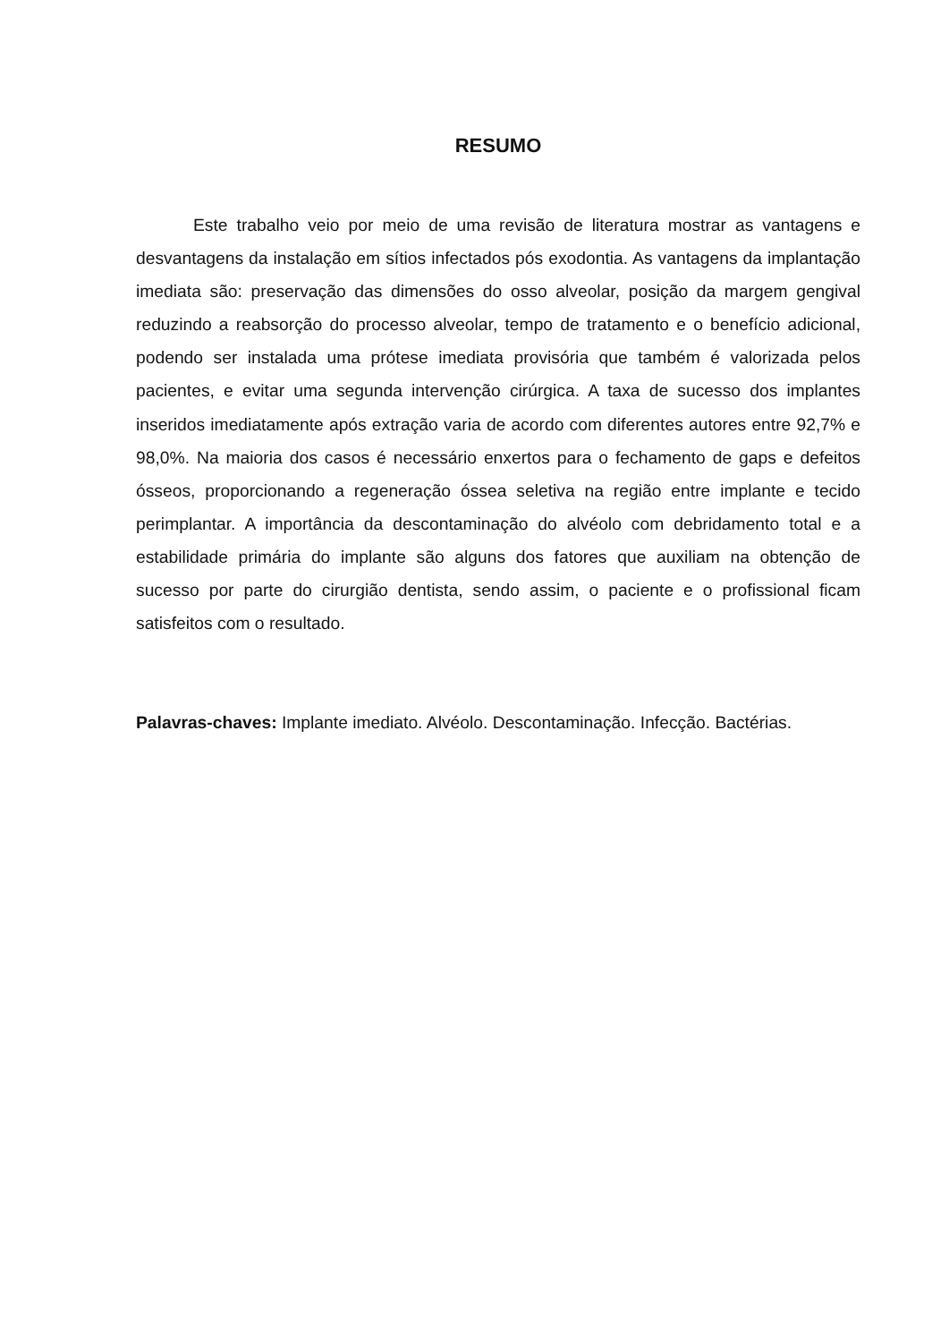RESUMO
Este trabalho veio por meio de uma revisão de literatura mostrar as vantagens e desvantagens da instalação em sítios infectados pós exodontia. As vantagens da implantação imediata são: preservação das dimensões do osso alveolar, posição da margem gengival reduzindo a reabsorção do processo alveolar, tempo de tratamento e o benefício adicional, podendo ser instalada uma prótese imediata provisória que também é valorizada pelos pacientes, e evitar uma segunda intervenção cirúrgica. A taxa de sucesso dos implantes inseridos imediatamente após extração varia de acordo com diferentes autores entre 92,7% e 98,0%. Na maioria dos casos é necessário enxertos para o fechamento de gaps e defeitos ósseos, proporcionando a regeneração óssea seletiva na região entre implante e tecido perimplantar. A importância da descontaminação do alvéolo com debridamento total e a estabilidade primária do implante são alguns dos fatores que auxiliam na obtenção de sucesso por parte do cirurgião dentista, sendo assim, o paciente e o profissional ficam satisfeitos com o resultado.
Palavras-chaves: Implante imediato. Alvéolo. Descontaminação. Infecção. Bactérias.